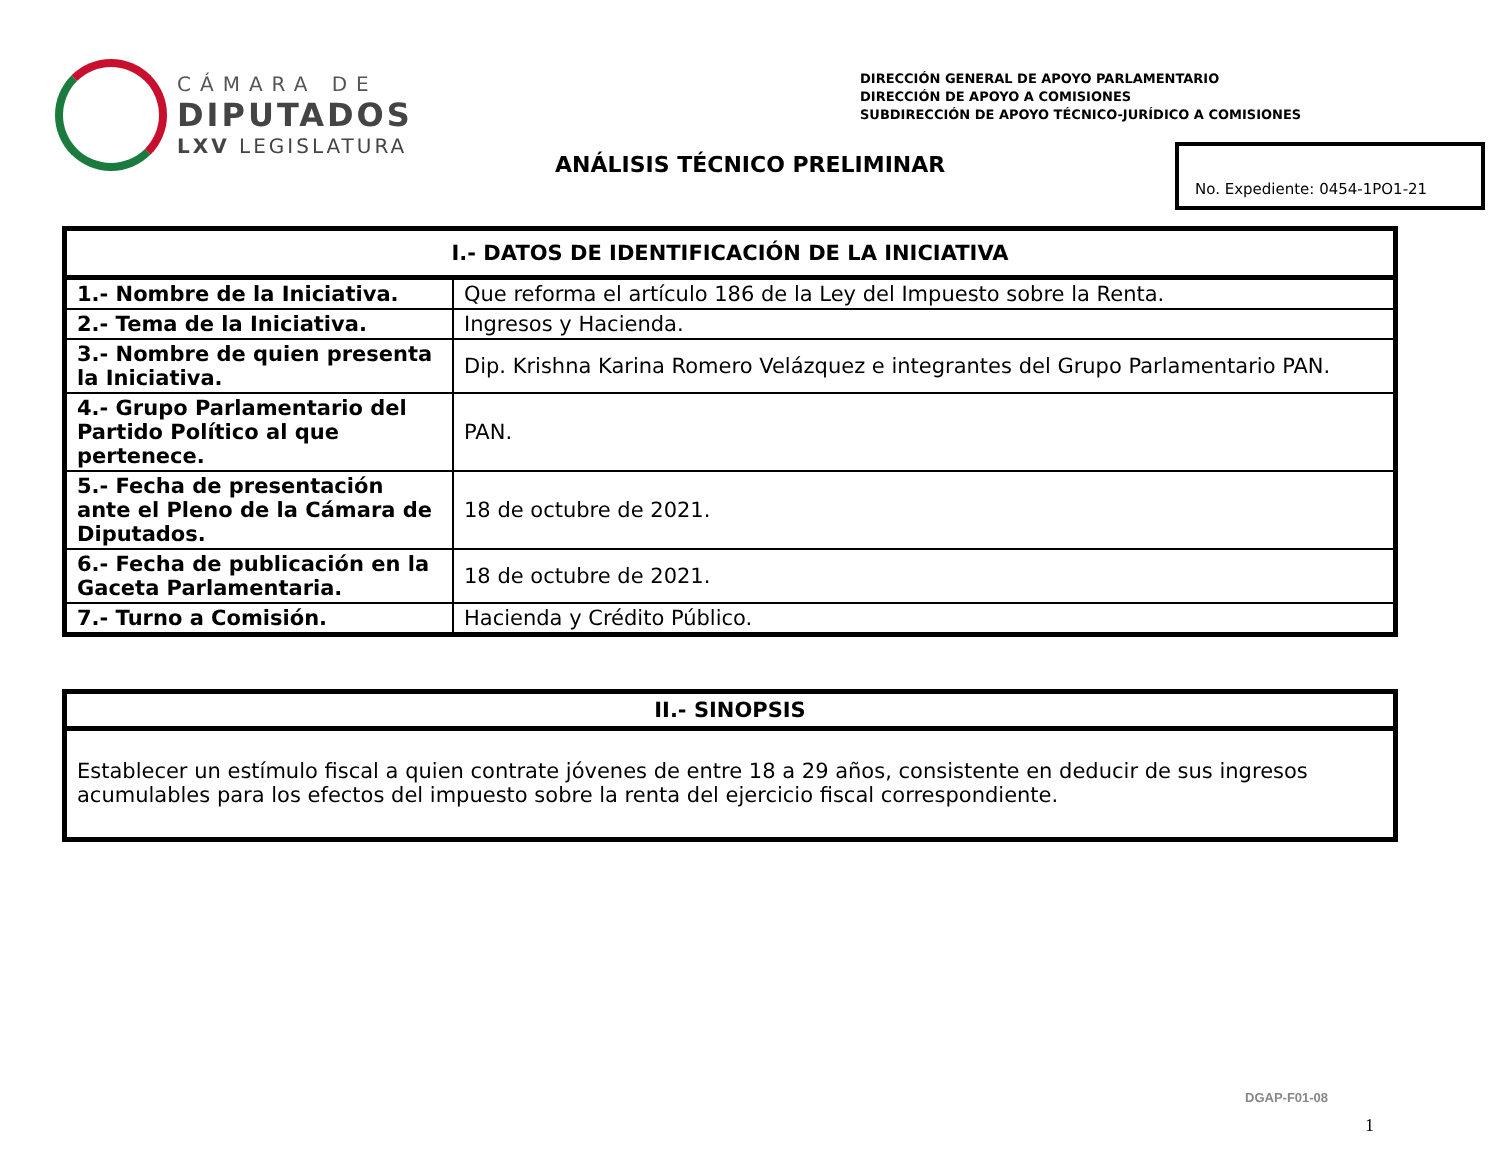CÁMARA DE
DIPUTADOS
LXV LEGISLATURA
DIRECCIÓN GENERAL DE APOYO PARLAMENTARIO
DIRECCIÓN DE APOYO A COMISIONES
SUBDIRECCIÓN DE APOYO TÉCNICO-JURÍDICO A COMISIONES
ANÁLISIS TÉCNICO PRELIMINAR
No. Expediente: 0454-1PO1-21
| I.- DATOS DE IDENTIFICACIÓN DE LA INICIATIVA | |
| --- | --- |
| 1.- Nombre de la Iniciativa. | Que reforma el artículo 186 de la Ley del Impuesto sobre la Renta. |
| 2.- Tema de la Iniciativa. | Ingresos y Hacienda. |
| 3.- Nombre de quien presenta la Iniciativa. | Dip. Krishna Karina Romero Velázquez e integrantes del Grupo Parlamentario PAN. |
| 4.- Grupo Parlamentario del Partido Político al que pertenece. | PAN. |
| 5.- Fecha de presentación ante el Pleno de la Cámara de Diputados. | 18 de octubre de 2021. |
| 6.- Fecha de publicación en la Gaceta Parlamentaria. | 18 de octubre de 2021. |
| 7.- Turno a Comisión. | Hacienda y Crédito Público. |
| II.- SINOPSIS |
| --- |
| Establecer un estímulo fiscal a quien contrate jóvenes de entre 18 a 29 años, consistente en deducir de sus ingresos acumulables para los efectos del impuesto sobre la renta del ejercicio fiscal correspondiente. |
DGAP-F01-08
1